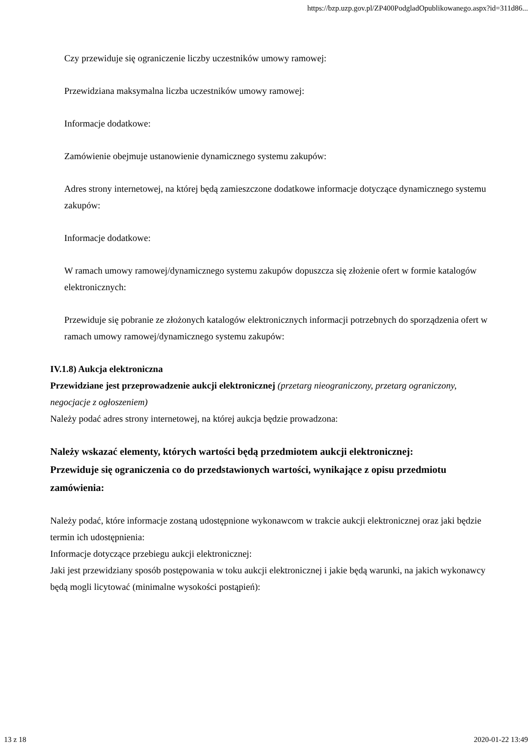https://bzp.uzp.gov.pl/ZP400PodgladOpublikowanego.aspx?id=311d86...
Czy przewiduje się ograniczenie liczby uczestników umowy ramowej:
Przewidziana maksymalna liczba uczestników umowy ramowej:
Informacje dodatkowe:
Zamówienie obejmuje ustanowienie dynamicznego systemu zakupów:
Adres strony internetowej, na której będą zamieszczone dodatkowe informacje dotyczące dynamicznego systemu zakupów:
Informacje dodatkowe:
W ramach umowy ramowej/dynamicznego systemu zakupów dopuszcza się złożenie ofert w formie katalogów elektronicznych:
Przewiduje się pobranie ze złożonych katalogów elektronicznych informacji potrzebnych do sporządzenia ofert w ramach umowy ramowej/dynamicznego systemu zakupów:
IV.1.8) Aukcja elektroniczna
Przewidziane jest przeprowadzenie aukcji elektronicznej (przetarg nieograniczony, przetarg ograniczony, negocjacje z ogłoszeniem)
Należy podać adres strony internetowej, na której aukcja będzie prowadzona:
Należy wskazać elementy, których wartości będą przedmiotem aukcji elektronicznej:
Przewiduje się ograniczenia co do przedstawionych wartości, wynikające z opisu przedmiotu zamówienia:
Należy podać, które informacje zostaną udostępnione wykonawcom w trakcie aukcji elektronicznej oraz jaki będzie termin ich udostępnienia:
Informacje dotyczące przebiegu aukcji elektronicznej:
Jaki jest przewidziany sposób postępowania w toku aukcji elektronicznej i jakie będą warunki, na jakich wykonawcy będą mogli licytować (minimalne wysokości postąpień):
13 z 18 2020-01-22 13:49